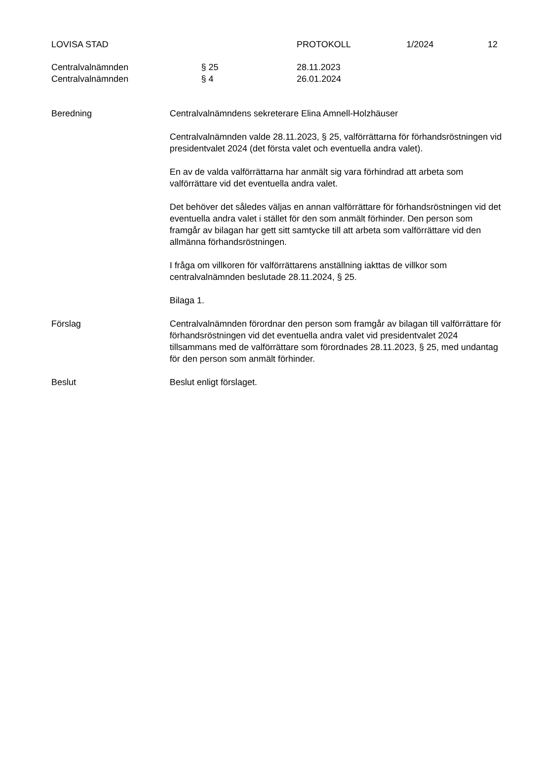LOVISA STAD PROTOKOLL 1/2024 12
Centralvalnämnden § 25 28.11.2023
Centralvalnämnden § 4 26.01.2024
Beredning Centralvalnämndens sekreterare Elina Amnell-Holzhäuser
Centralvalnämnden valde 28.11.2023, § 25, valförrättarna för förhandsröstningen vid presidentvalet 2024 (det första valet och eventuella andra valet).
En av de valda valförrättarna har anmält sig vara förhindrad att arbeta som valförrättare vid det eventuella andra valet.
Det behöver det således väljas en annan valförrättare för förhandsröstningen vid det eventuella andra valet i stället för den som anmält förhinder. Den person som framgår av bilagan har gett sitt samtycke till att arbeta som valförrättare vid den allmänna förhandsröstningen.
I fråga om villkoren för valförrättarens anställning iakttas de villkor som centralvalnämnden beslutade 28.11.2024, § 25.
Bilaga 1.
Förslag Centralvalnämnden förordnar den person som framgår av bilagan till valförrättare för förhandsröstningen vid det eventuella andra valet vid presidentvalet 2024 tillsammans med de valförrättare som förordnades 28.11.2023, § 25, med undantag för den person som anmält förhinder.
Beslut Beslut enligt förslaget.